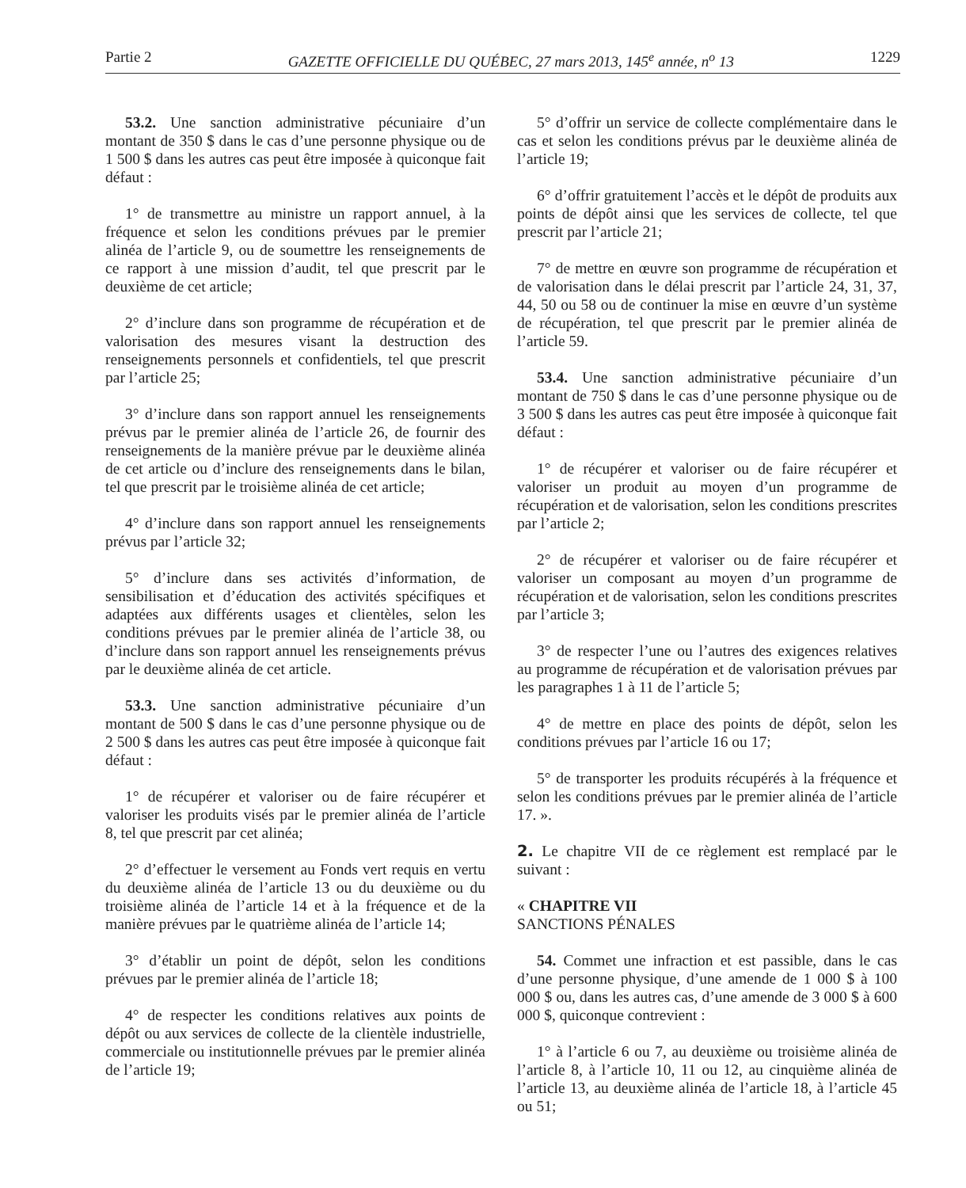Partie 2 GAZETTE OFFICIELLE DU QUÉBEC, 27 mars 2013, 145<sup>e</sup> année, n<sup>o</sup> 13 1229
53.2. Une sanction administrative pécuniaire d’un montant de 350 $ dans le cas d’une personne physique ou de 1 500 $ dans les autres cas peut être imposée à quiconque fait défaut :
1° de transmettre au ministre un rapport annuel, à la fréquence et selon les conditions prévues par le premier alinéa de l’article 9, ou de soumettre les renseignements de ce rapport à une mission d’audit, tel que prescrit par le deuxième de cet article;
2° d’inclure dans son programme de récupération et de valorisation des mesures visant la destruction des renseignements personnels et confidentiels, tel que prescrit par l’article 25;
3° d’inclure dans son rapport annuel les renseignements prévus par le premier alinéa de l’article 26, de fournir des renseignements de la manière prévue par le deuxième alinéa de cet article ou d’inclure des renseignements dans le bilan, tel que prescrit par le troisième alinéa de cet article;
4° d’inclure dans son rapport annuel les renseignements prévus par l’article 32;
5° d’inclure dans ses activités d’information, de sensibilisation et d’éducation des activités spécifiques et adaptées aux différents usages et clientèles, selon les conditions prévues par le premier alinéa de l’article 38, ou d’inclure dans son rapport annuel les renseignements prévus par le deuxième alinéa de cet article.
53.3. Une sanction administrative pécuniaire d’un montant de 500 $ dans le cas d’une personne physique ou de 2 500 $ dans les autres cas peut être imposée à quiconque fait défaut :
1° de récupérer et valoriser ou de faire récupérer et valoriser les produits visés par le premier alinéa de l’article 8, tel que prescrit par cet alinéa;
2° d’effectuer le versement au Fonds vert requis en vertu du deuxième alinéa de l’article 13 ou du deuxième ou du troisième alinéa de l’article 14 et à la fréquence et de la manière prévues par le quatrième alinéa de l’article 14;
3° d’établir un point de dépôt, selon les conditions prévues par le premier alinéa de l’article 18;
4° de respecter les conditions relatives aux points de dépôt ou aux services de collecte de la clientèle industrielle, commerciale ou institutionnelle prévues par le premier alinéa de l’article 19;
5° d’offrir un service de collecte complémentaire dans le cas et selon les conditions prévus par le deuxième alinéa de l’article 19;
6° d’offrir gratuitement l’accès et le dépôt de produits aux points de dépôt ainsi que les services de collecte, tel que prescrit par l’article 21;
7° de mettre en œuvre son programme de récupération et de valorisation dans le délai prescrit par l’article 24, 31, 37, 44, 50 ou 58 ou de continuer la mise en œuvre d’un système de récupération, tel que prescrit par le premier alinéa de l’article 59.
53.4. Une sanction administrative pécuniaire d’un montant de 750 $ dans le cas d’une personne physique ou de 3 500 $ dans les autres cas peut être imposée à quiconque fait défaut :
1° de récupérer et valoriser ou de faire récupérer et valoriser un produit au moyen d’un programme de récupération et de valorisation, selon les conditions prescrites par l’article 2;
2° de récupérer et valoriser ou de faire récupérer et valoriser un composant au moyen d’un programme de récupération et de valorisation, selon les conditions prescrites par l’article 3;
3° de respecter l’une ou l’autres des exigences relatives au programme de récupération et de valorisation prévues par les paragraphes 1 à 11 de l’article 5;
4° de mettre en place des points de dépôt, selon les conditions prévues par l’article 16 ou 17;
5° de transporter les produits récupérés à la fréquence et selon les conditions prévues par le premier alinéa de l’article 17. ».
2. Le chapitre VII de ce règlement est remplacé par le suivant :
« CHAPITRE VII
SANCTIONS PÉNALES
54. Commet une infraction et est passible, dans le cas d’une personne physique, d’une amende de 1 000 $ à 100 000 $ ou, dans les autres cas, d’une amende de 3 000 $ à 600 000 $, quiconque contrevient :
1° à l’article 6 ou 7, au deuxième ou troisième alinéa de l’article 8, à l’article 10, 11 ou 12, au cinquième alinéa de l’article 13, au deuxième alinéa de l’article 18, à l’article 45 ou 51;